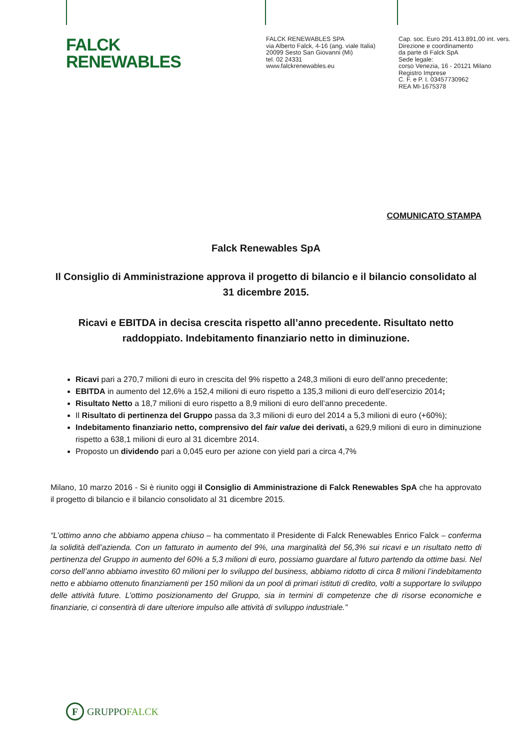FALCK
RENEWABLES
FALCK RENEWABLES SPA
via Alberto Falck, 4-16 (ang. viale Italia)
20099 Sesto San Giovanni (Mi)
tel. 02 24331
www.falckrenewables.eu
Cap. soc. Euro 291.413.891,00 int. vers.
Direzione e coordinamento
da parte di Falck SpA
Sede legale:
corso Venezia, 16 - 20121 Milano
Registro Imprese
C. F. e P. I. 03457730962
REA MI-1675378
COMUNICATO STAMPA
Falck Renewables SpA
Il Consiglio di Amministrazione approva il progetto di bilancio e il bilancio consolidato al 31 dicembre 2015.
Ricavi e EBITDA in decisa crescita rispetto all’anno precedente. Risultato netto raddoppiato. Indebitamento finanziario netto in diminuzione.
Ricavi pari a 270,7 milioni di euro in crescita del 9% rispetto a 248,3 milioni di euro dell’anno precedente;
EBITDA in aumento del 12,6% a 152,4 milioni di euro rispetto a 135,3 milioni di euro dell’esercizio 2014;
Risultato Netto a 18,7 milioni di euro rispetto a 8,9 milioni di euro dell’anno precedente.
Il Risultato di pertinenza del Gruppo passa da 3,3 milioni di euro del 2014 a 5,3 milioni di euro (+60%);
Indebitamento finanziario netto, comprensivo del fair value dei derivati, a 629,9 milioni di euro in diminuzione rispetto a 638,1 milioni di euro al 31 dicembre 2014.
Proposto un dividendo pari a 0,045 euro per azione con yield pari a circa 4,7%
Milano, 10 marzo 2016 - Si è riunito oggi il Consiglio di Amministrazione di Falck Renewables SpA che ha approvato il progetto di bilancio e il bilancio consolidato al 31 dicembre 2015.
“L’ottimo anno che abbiamo appena chiuso – ha commentato il Presidente di Falck Renewables Enrico Falck – conferma la solidità dell’azienda. Con un fatturato in aumento del 9%, una marginalità del 56,3% sui ricavi e un risultato netto di pertinenza del Gruppo in aumento del 60% a 5,3 milioni di euro, possiamo guardare al futuro partendo da ottime basi. Nel corso dell’anno abbiamo investito 60 milioni per lo sviluppo del business, abbiamo ridotto di circa 8 milioni l’indebitamento netto e abbiamo ottenuto finanziamenti per 150 milioni da un pool di primari istituti di credito, volti a supportare lo sviluppo delle attività future. L’ottimo posizionamento del Gruppo, sia in termini di competenze che di risorse economiche e finanziarie, ci consentirà di dare ulteriore impulso alle attività di sviluppo industriale.”
F GRUPPOFALCK